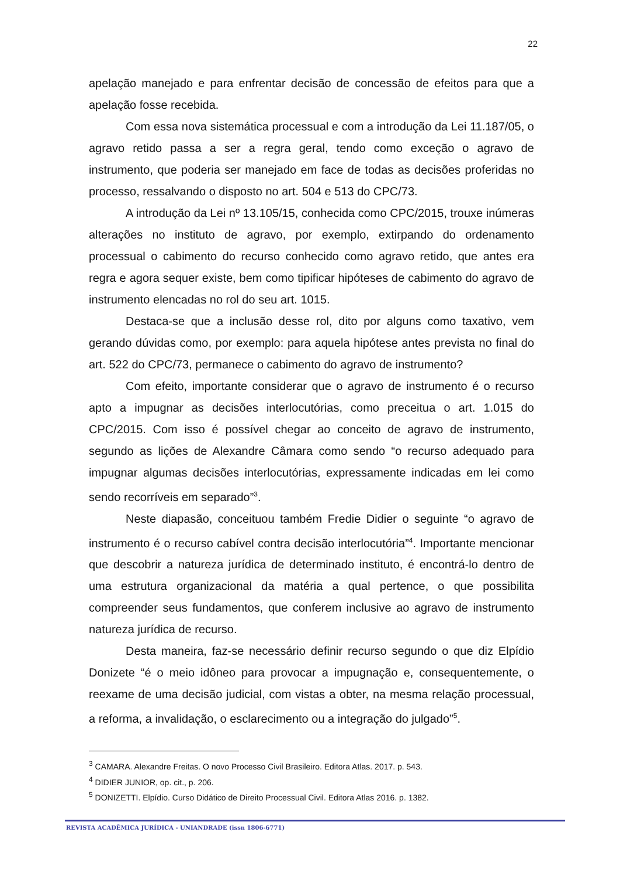22
apelação manejado e para enfrentar decisão de concessão de efeitos para que a apelação fosse recebida.
Com essa nova sistemática processual e com a introdução da Lei 11.187/05, o agravo retido passa a ser a regra geral, tendo como exceção o agravo de instrumento, que poderia ser manejado em face de todas as decisões proferidas no processo, ressalvando o disposto no art. 504 e 513 do CPC/73.
A introdução da Lei nº 13.105/15, conhecida como CPC/2015, trouxe inúmeras alterações no instituto de agravo, por exemplo, extirpando do ordenamento processual o cabimento do recurso conhecido como agravo retido, que antes era regra e agora sequer existe, bem como tipificar hipóteses de cabimento do agravo de instrumento elencadas no rol do seu art. 1015.
Destaca-se que a inclusão desse rol, dito por alguns como taxativo, vem gerando dúvidas como, por exemplo: para aquela hipótese antes prevista no final do art. 522 do CPC/73, permanece o cabimento do agravo de instrumento?
Com efeito, importante considerar que o agravo de instrumento é o recurso apto a impugnar as decisões interlocutórias, como preceitua o art. 1.015 do CPC/2015. Com isso é possível chegar ao conceito de agravo de instrumento, segundo as lições de Alexandre Câmara como sendo “o recurso adequado para impugnar algumas decisões interlocutórias, expressamente indicadas em lei como sendo recorríveis em separado”<sup>3</sup>.
Neste diapasão, conceituou também Fredie Didier o seguinte “o agravo de instrumento é o recurso cabível contra decisão interlocutória”<sup>4</sup>. Importante mencionar que descobrir a natureza jurídica de determinado instituto, é encontrá-lo dentro de uma estrutura organizacional da matéria a qual pertence, o que possibilita compreender seus fundamentos, que conferem inclusive ao agravo de instrumento natureza jurídica de recurso.
Desta maneira, faz-se necessário definir recurso segundo o que diz Elpídio Donizete “é o meio idôneo para provocar a impugnação e, consequentemente, o reexame de uma decisão judicial, com vistas a obter, na mesma relação processual, a reforma, a invalidação, o esclarecimento ou a integração do julgado”<sup>5</sup>.
<sup>3</sup> CAMARA. Alexandre Freitas. O novo Processo Civil Brasileiro. Editora Atlas. 2017. p. 543.
<sup>4</sup> DIDIER JUNIOR, op. cit., p. 206.
<sup>5</sup> DONIZETTI. Elpídio. Curso Didático de Direito Processual Civil. Editora Atlas 2016. p. 1382.
REVISTA ACADÊMICA JURÍDICA - UNIANDRADE (issn 1806-6771)